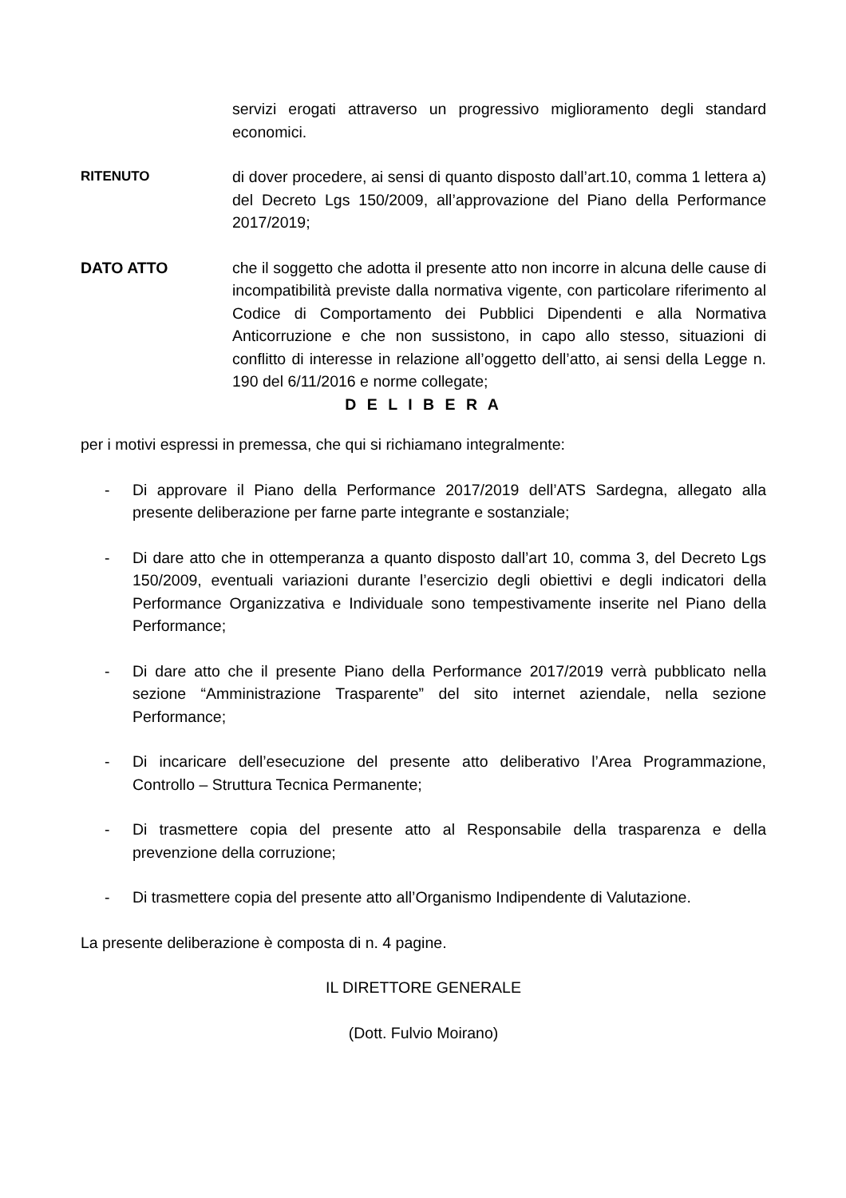servizi erogati attraverso un progressivo miglioramento degli standard economici.
RITENUTO di dover procedere, ai sensi di quanto disposto dall’art.10, comma 1 lettera a) del Decreto Lgs 150/2009, all’approvazione del Piano della Performance 2017/2019;
DATO ATTO che il soggetto che adotta il presente atto non incorre in alcuna delle cause di incompatibilità previste dalla normativa vigente, con particolare riferimento al Codice di Comportamento dei Pubblici Dipendenti e alla Normativa Anticorruzione e che non sussistono, in capo allo stesso, situazioni di conflitto di interesse in relazione all’oggetto dell’atto, ai sensi della Legge n. 190 del 6/11/2016 e norme collegate;
D E L I B E R A
per i motivi espressi in premessa, che qui si richiamano integralmente:
- Di approvare il Piano della Performance 2017/2019 dell’ATS Sardegna, allegato alla presente deliberazione per farne parte integrante e sostanziale;
- Di dare atto che in ottemperanza a quanto disposto dall’art 10, comma 3, del Decreto Lgs 150/2009, eventuali variazioni durante l’esercizio degli obiettivi e degli indicatori della Performance Organizzativa e Individuale sono tempestivamente inserite nel Piano della Performance;
- Di dare atto che il presente Piano della Performance 2017/2019 verrà pubblicato nella sezione “Amministrazione Trasparente” del sito internet aziendale, nella sezione Performance;
- Di incaricare dell’esecuzione del presente atto deliberativo l’Area Programmazione, Controllo – Struttura Tecnica Permanente;
- Di trasmettere copia del presente atto al Responsabile della trasparenza e della prevenzione della corruzione;
- Di trasmettere copia del presente atto all’Organismo Indipendente di Valutazione.
La presente deliberazione è composta di n. 4 pagine.
IL DIRETTORE GENERALE
(Dott. Fulvio Moirano)